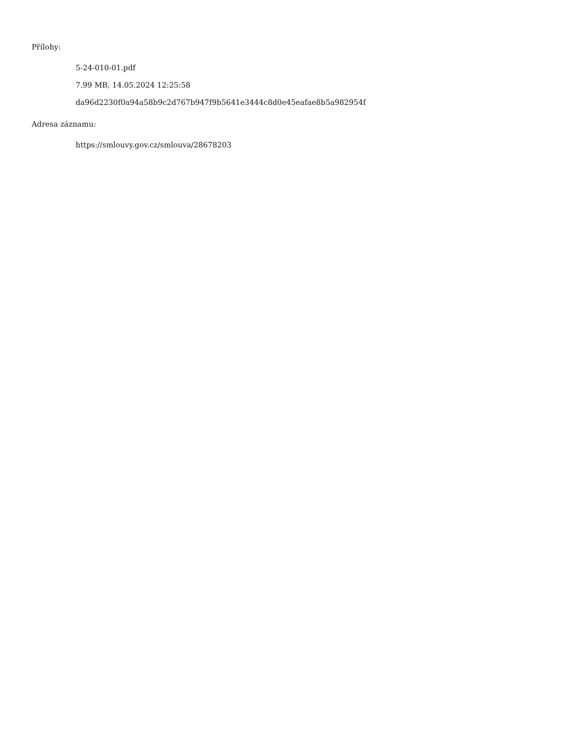Přílohy:
5-24-010-01.pdf
7.99 MB, 14.05.2024 12:25:58
da96d2230f0a94a58b9c2d767b947f9b5641e3444c8d0e45eafae8b5a982954f
Adresa záznamu:
https://smlouvy.gov.cz/smlouva/28678203